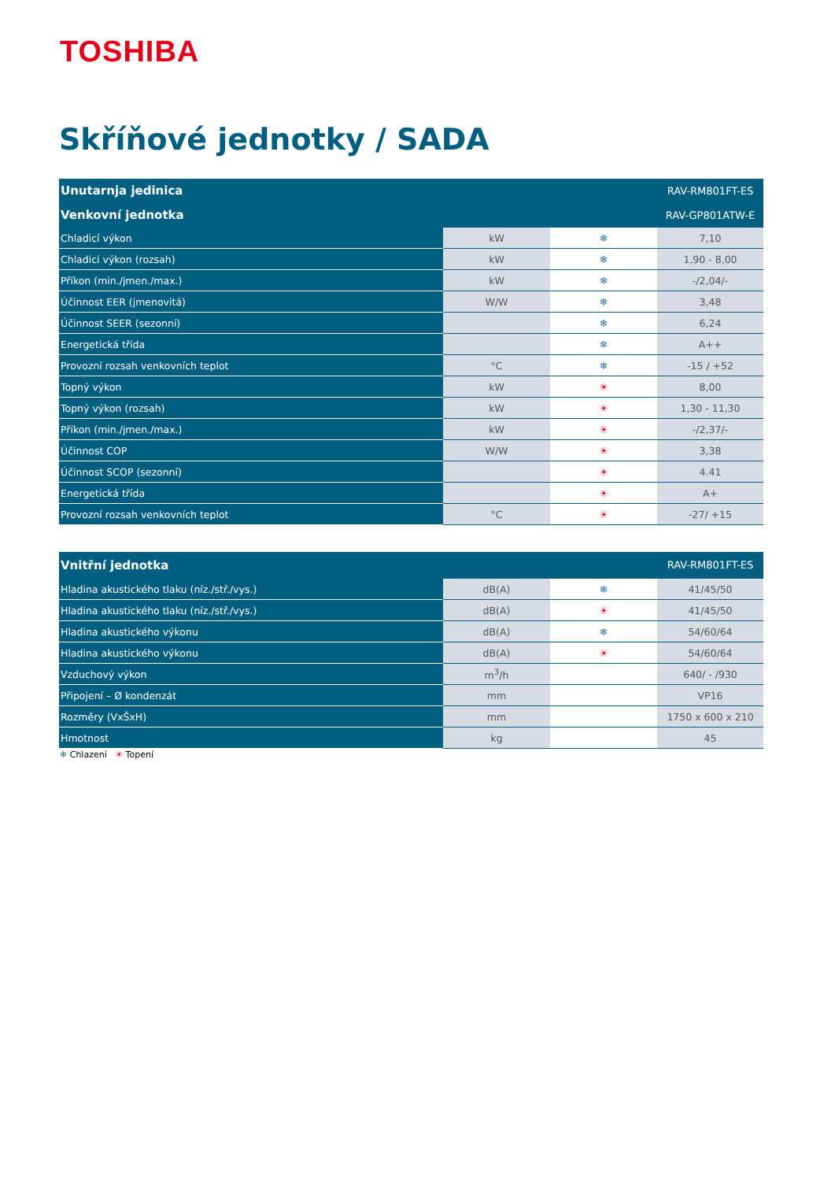TOSHIBA
Skříňové jednotky / SADA
| Unutarnja jedinica | | | RAV-RM801FT-ES |
| --- | --- | --- | --- |
| Venkovní jednotka | | | RAV-GP801ATW-E |
| Chladicí výkon | kW | ❄ | 7,10 |
| Chladicí výkon (rozsah) | kW | ❄ | 1,90 - 8,00 |
| Příkon (min./jmen./max.) | kW | ❄ | -/2,04/- |
| Účinnost EER (jmenovitá) | W/W | ❄ | 3,48 |
| Účinnost SEER (sezonní) | | ❄ | 6,24 |
| Energetická třída | | ❄ | A++ |
| Provozní rozsah venkovních teplot | °C | ❄ | -15 / +52 |
| Topný výkon | kW | ☀ | 8,00 |
| Topný výkon (rozsah) | kW | ☀ | 1,30 - 11,30 |
| Příkon (min./jmen./max.) | kW | ☀ | -/2,37/- |
| Účinnost COP | W/W | ☀ | 3,38 |
| Účinnost SCOP (sezonní) | | ☀ | 4.41 |
| Energetická třída | | ☀ | A+ |
| Provozní rozsah venkovních teplot | °C | ☀ | -27/ +15 |
| Vnitřní jednotka | | | RAV-RM801FT-ES |
| --- | --- | --- | --- |
| Hladina akustického tlaku (níz./stř./vys.) | dB(A) | ❄ | 41/45/50 |
| Hladina akustického tlaku (níz./stř./vys.) | dB(A) | ☀ | 41/45/50 |
| Hladina akustického výkonu | dB(A) | ❄ | 54/60/64 |
| Hladina akustického výkonu | dB(A) | ☀ | 54/60/64 |
| Vzduchový výkon | m<sup>3</sup>/h | | 640/ - /930 |
| Připojení – Ø kondenzát | mm | | VP16 |
| Rozměry (VxŠxH) | mm | | 1750 x 600 x 210 |
| Hmotnost | kg | | 45 |
❄ Chlazení ☀ Topení